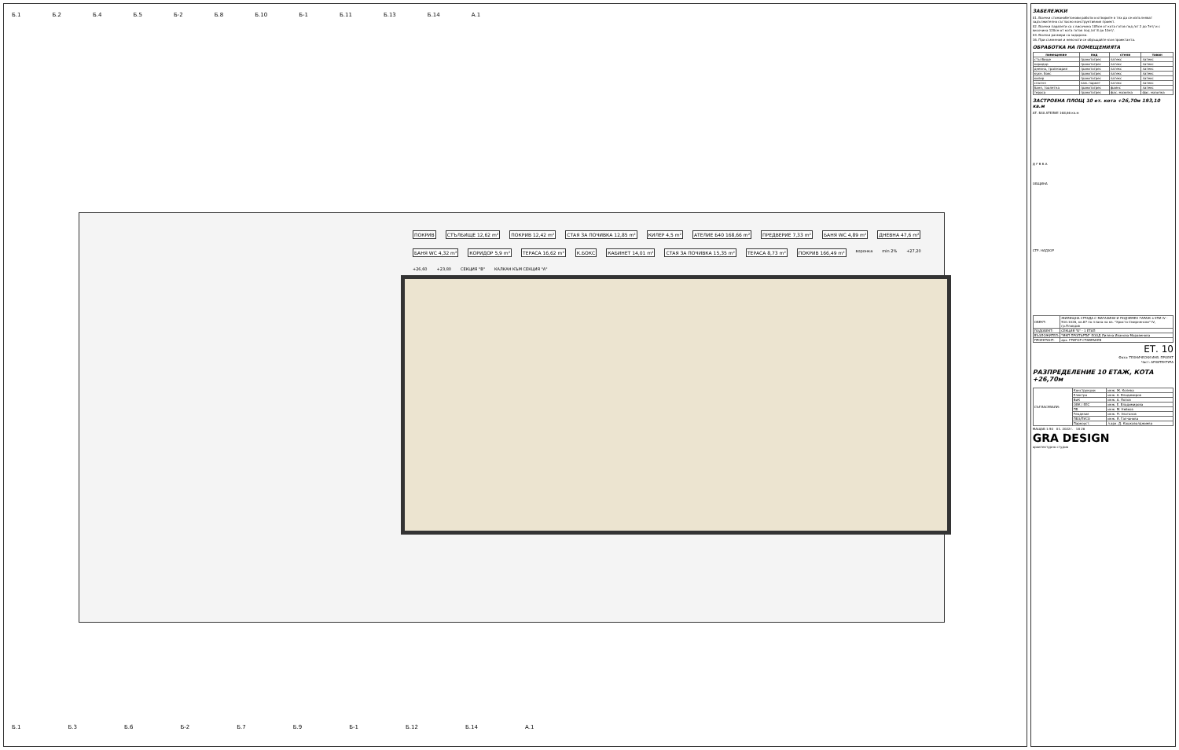Б.1 Б.2 Б.4 Б.5 Б-2 Б.8 Б.10 Б-1 Б.11 Б.13 Б.14 А.1
ПОКРИВ СТЪЛБИЩЕ 12,62 m² ПОКРИВ 12,42 m² СТАЯ ЗА ПОЧИВКА 12,85 m² КИЛЕР 4,5 m² АТЕЛИЕ Б40 168,66 m² ПРЕДВЕРИЕ 7,33 m² БАНЯ WC 4,89 m² ДНЕВНА 47,6 m² БАНЯ WC 4,32 m² КОРИДОР 5,9 m² ТЕРАСА 16,62 m² К.БОКС КАБИНЕТ 14,01 m² СТАЯ ЗА ПОЧИВКА 15,35 m² ТЕРАСА 8,73 m² ПОКРИВ 166,49 m² воронка min 2% +27,20 +26,60 +23,80 СЕКЦИЯ "В" КАЛКАН КЪМ СЕКЦИЯ "А"
Б.1 Б.3 Б.6 Б-2 Б.7 Б.9 Б-1 Б.12 Б.14 А.1
ЗАБЕЛЕЖКИ
01. Всички стоманобетонови работи и отворите в тях да се изпълняват задължително съгласно конструктивния проект.
02. Всички парапети са с височина 105см от кота готов под /от 2 до 7ет/ и с височина 120см от кота готов под /от 8 до 10ет/.
03. Всички размери са зидарски.
16. При съмнения и неясноти се обръщайте към проектанта.
ОБРАБОТКА НА ПОМЕЩЕНИЯТА
| помещение | под | стени | таван |
| --- | --- | --- | --- |
| стълбище | гранитогрес | латекс | латекс |
| коридор | гранитогрес | латекс | латекс |
| дневна, трапезария | гранитогрес | латекс | латекс |
| кухн. бокс | гранитогрес | латекс | латекс |
| килер | гранитогрес | латекс | латекс |
| спалня | лам. паркет | латекс | латекс |
| баня, тоалетна | гранитогрес | фаянс | латекс |
| тераса | гранитогрес | фас. мазилка | фас. мазилка |
ЗАСТРОЕНА ПЛОЩ 10 ет. кота +26,70м 193,10 кв.м
АТ. Б40 АТЕЛИЕ 168,66 кв.м
Д Г В Б А
ОБЩИНА
СТР. НАДЗОР
| ОБЕКТ: | ЖИЛИЩНА СГРАДА С МАГАЗИНИ И ПОДЗЕМЕН ГАРАЖ в УПИ IV - 510.1026, кв.87 по плана на кв. "Христо Смирненски" IV, гр.Пловдив |
| ПОДОБЕКТ: | СЕКЦИЯ "Б" - 1 ЕТАП |
| ВЪЗЛОЖИТЕЛ: | "МКП ПРОПЪРТИ" ЕООД Лиляна Иванова Моравенова |
| ПРОЕКТАНТ: | арх. ГРИГОР СТАВРАКЕВ |
ЕТ. 10
Фаза: ТЕХНИЧЕСКИ ИНВ. ПРОЕКТ
Част: АРХИТЕКТУРА
РАЗПРЕДЕЛЕНИЕ 10 ЕТАЖ, КОТА +26,70м
| СЪГЛАСУВАЛИ: | Конструкции | инж. Ж. Колева |
| | Електро | инж. А. Владимиров |
| | ВиК | инж. А. Попов |
| | ОВК / ЕЕС | инж. Е. Владимирова |
| | ПБ | инж. М. Нейков |
| | Геодезия | инж. П. Златанов |
| | ПБЗ/ПУСО | инж. Я. Галчанова |
| | Паркоуст. | л.арх. Д. Кашкавалджиева |
МАЩАБ 1:50 01. 2022г. 18 26
GRA DESIGN
архитектурно студио